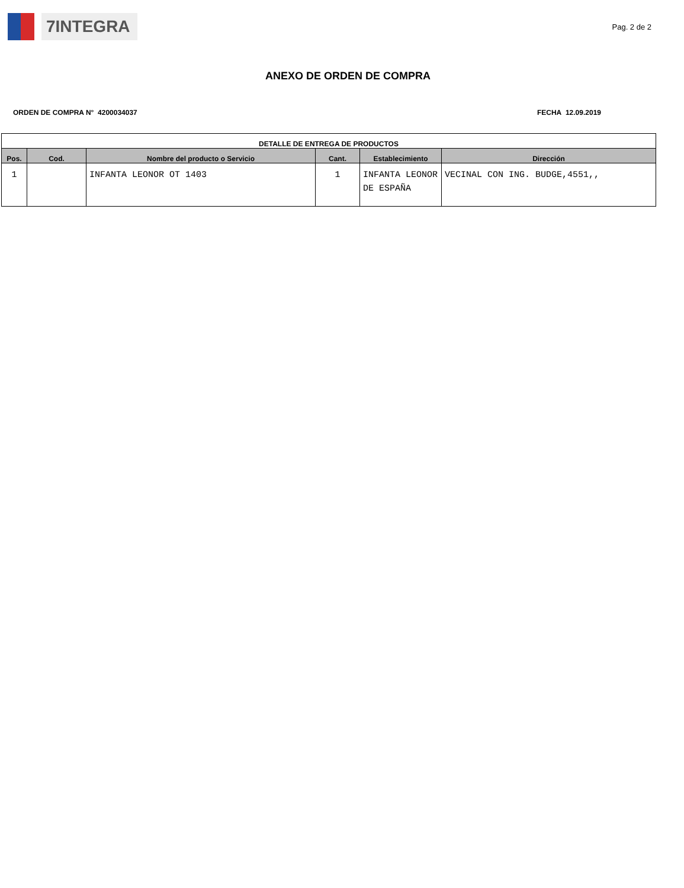7INTEGRA
Pag. 2 de 2
ANEXO DE ORDEN DE COMPRA
ORDEN DE COMPRA N° 4200034037 FECHA 12.09.2019
| DETALLE DE ENTREGA DE PRODUCTOS | | | | | |
| --- | --- | --- | --- | --- | --- |
| Pos. | Cod. | Nombre del producto o Servicio | Cant. | Establecimiento | Dirección |
| 1 | | INFANTA LEONOR OT 1403 | 1 | INFANTA LEONOR DE ESPAÑA | VECINAL CON ING. BUDGE,4551,, |